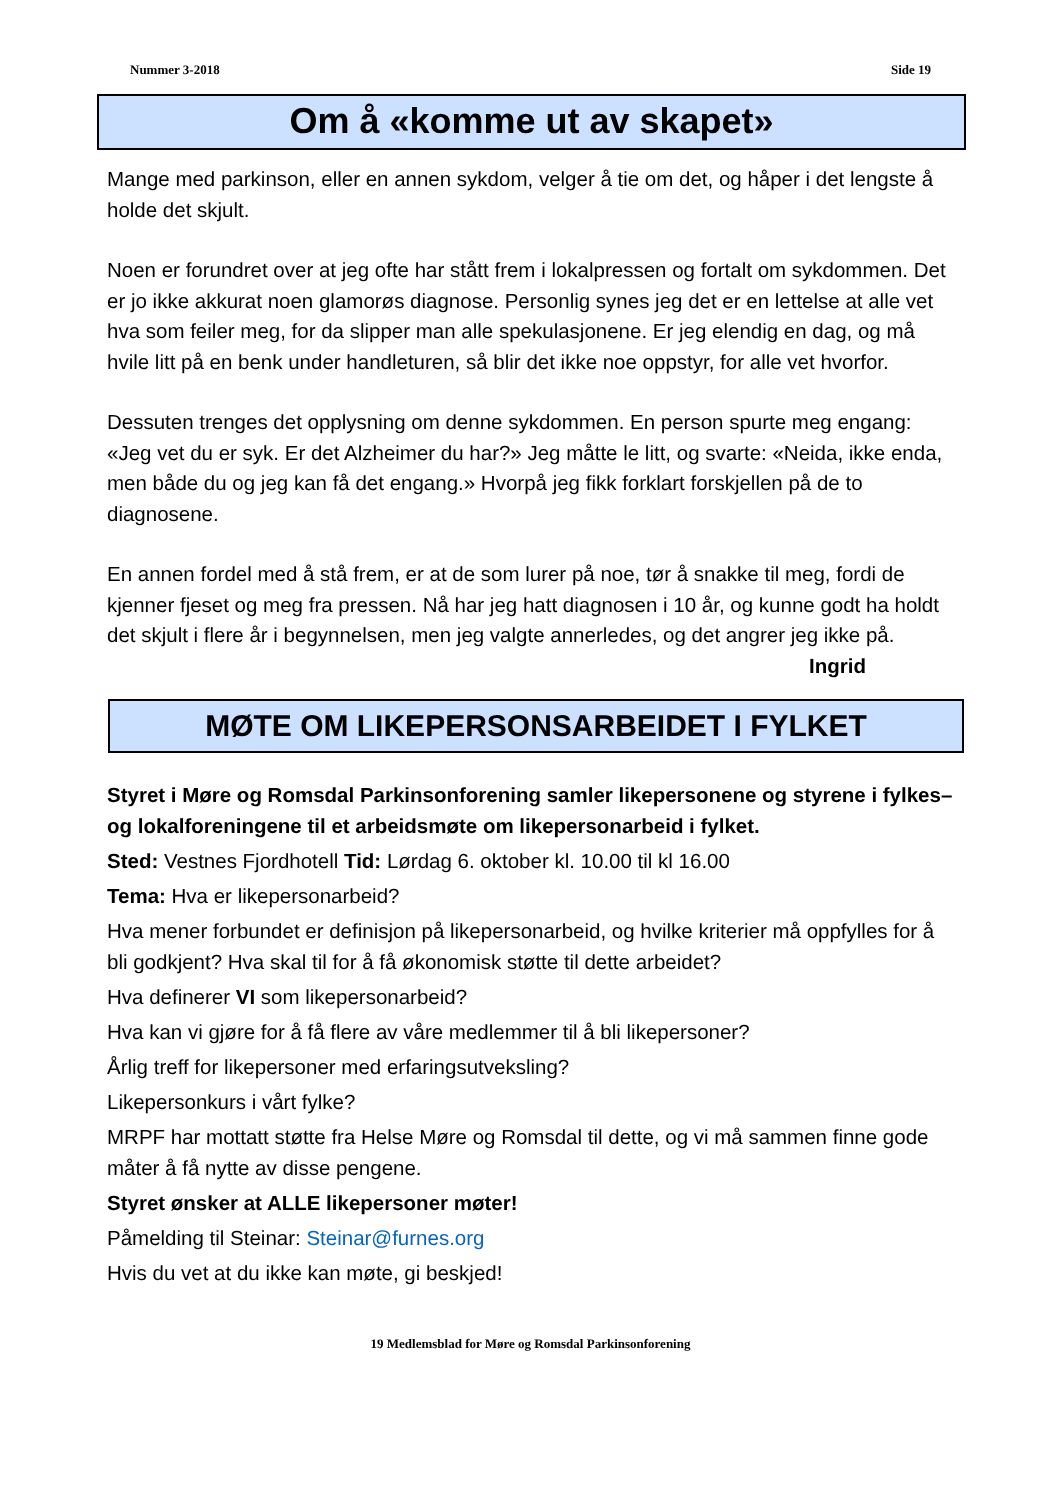Nummer 3-2018 Side 19
Om å «komme ut av skapet»
Mange med parkinson, eller en annen sykdom, velger å tie om det, og håper i det lengste å holde det skjult.
Noen er forundret over at jeg ofte har stått frem i lokalpressen og fortalt om sykdommen. Det er jo ikke akkurat noen glamorøs diagnose. Personlig synes jeg det er en lettelse at alle vet hva som feiler meg, for da slipper man alle spekulasjonene. Er jeg elendig en dag, og må hvile litt på en benk under handleturen, så blir det ikke noe oppstyr, for alle vet hvorfor.
Dessuten trenges det opplysning om denne sykdommen. En person spurte meg engang: «Jeg vet du er syk. Er det Alzheimer du har?» Jeg måtte le litt, og svarte: «Neida, ikke enda, men både du og jeg kan få det engang.» Hvorpå jeg fikk forklart forskjellen på de to diagnosene.
En annen fordel med å stå frem, er at de som lurer på noe, tør å snakke til meg, fordi de kjenner fjeset og meg fra pressen. Nå har jeg hatt diagnosen i 10 år, og kunne godt ha holdt det skjult i flere år i begynnelsen, men jeg valgte annerledes, og det angrer jeg ikke på.
Ingrid
MØTE OM LIKEPERSONSARBEIDET I FYLKET
Styret i Møre og Romsdal Parkinsonforening samler likepersonene og styrene i fylkes– og lokalforeningene til et arbeidsmøte om likepersonarbeid i fylket.
Sted: Vestnes Fjordhotell Tid: Lørdag 6. oktober kl. 10.00 til kl 16.00
Tema: Hva er likepersonarbeid?
Hva mener forbundet er definisjon på likepersonarbeid, og hvilke kriterier må oppfylles for å bli godkjent? Hva skal til for å få økonomisk støtte til dette arbeidet?
Hva definerer VI som likepersonarbeid?
Hva kan vi gjøre for å få flere av våre medlemmer til å bli likepersoner?
Årlig treff for likepersoner med erfaringsutveksling?
Likepersonkurs i vårt fylke?
MRPF har mottatt støtte fra Helse Møre og Romsdal til dette, og vi må sammen finne gode måter å få nytte av disse pengene.
Styret ønsker at ALLE likepersoner møter!
Påmelding til Steinar: Steinar@furnes.org
Hvis du vet at du ikke kan møte, gi beskjed!
19 Medlemsblad for Møre og Romsdal Parkinsonforening